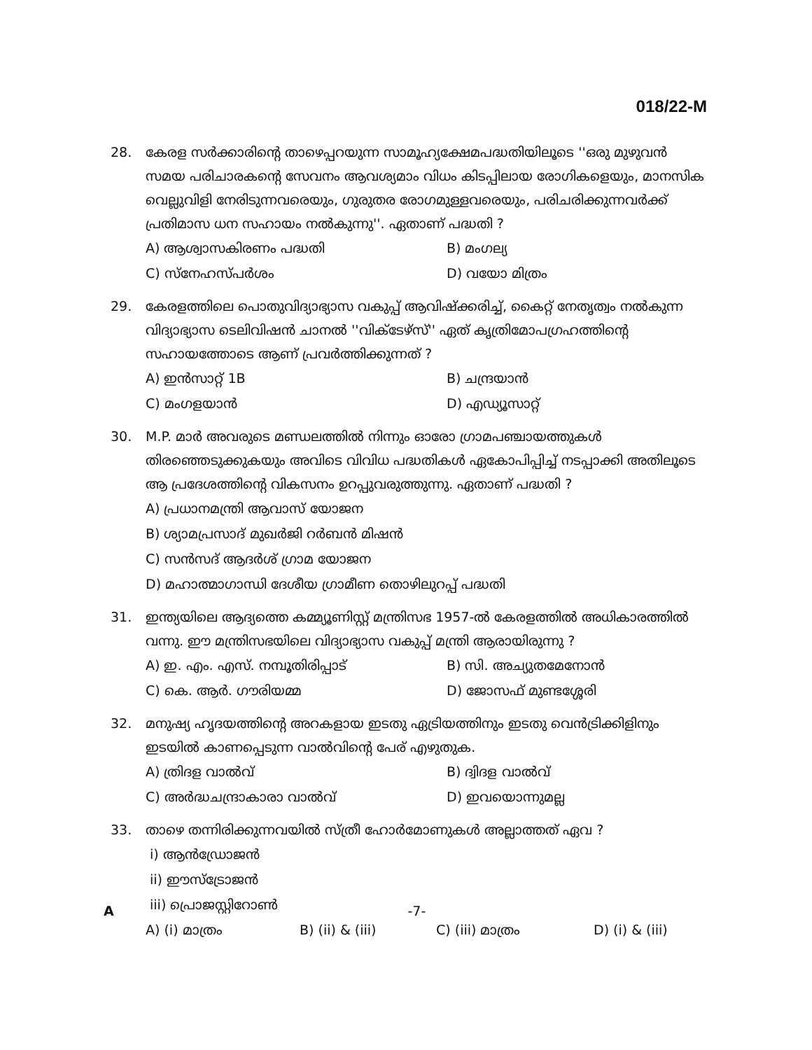018/22-M
28. കേരള സർക്കാരിന്റെ താഴെപ്പറയുന്ന സാമൂഹ്യക്ഷേമപദ്ധതിയിലൂടെ ''ഒരു മുഴുവൻ സമയ പരിചാരകന്റെ സേവനം ആവശ്യമാം വിധം കിടപ്പിലായ രോഗികളെയും, മാനസിക വെല്ലുവിളി നേരിടുന്നവരെയും, ഗുരുതര രോഗമുള്ളവരെയും, പരിചരിക്കുന്നവർക്ക് പ്രതിമാസ ധന സഹായം നൽകുന്നു''. ഏതാണ് പദ്ധതി ?
A) ആശ്വാസകിരണം പദ്ധതി
B) മംഗല്യ
C) സ്നേഹസ്പർശം
D) വയോ മിത്രം
29. കേരളത്തിലെ പൊതുവിദ്യാഭ്യാസ വകുപ്പ് ആവിഷ്ക്കരിച്ച്, കൈറ്റ് നേതൃത്വം നൽകുന്ന വിദ്യാഭ്യാസ ടെലിവിഷൻ ചാനൽ ''വിക്ടേഴ്സ്'' ഏത് കൃത്രിമോപഗ്രഹത്തിന്റെ സഹായത്തോടെ ആണ് പ്രവർത്തിക്കുന്നത് ?
A) ഇൻസാറ്റ് 1B
B) ചന്ദ്രയാൻ
C) മംഗളയാൻ
D) എഡ്യൂസാറ്റ്
30. M.P. മാർ അവരുടെ മണ്ഡലത്തിൽ നിന്നും ഓരോ ഗ്രാമപഞ്ചായത്തുകൾ തിരഞ്ഞെടുക്കുകയും അവിടെ വിവിധ പദ്ധതികൾ ഏകോപിപ്പിച്ച് നടപ്പാക്കി അതിലൂടെ ആ പ്രദേശത്തിന്റെ വികസനം ഉറപ്പുവരുത്തുന്നു. ഏതാണ് പദ്ധതി ?
A) പ്രധാനമന്ത്രി ആവാസ് യോജന
B) ശ്യാമപ്രസാദ് മുഖർജി റർബൻ മിഷൻ
C) സൻസദ് ആദർശ് ഗ്രാമ യോജന
D) മഹാത്മാഗാന്ധി ദേശീയ ഗ്രാമീണ തൊഴിലുറപ്പ് പദ്ധതി
31. ഇന്ത്യയിലെ ആദ്യത്തെ കമ്മ്യൂണിസ്റ്റ് മന്ത്രിസഭ 1957-ൽ കേരളത്തിൽ അധികാരത്തിൽ വന്നു. ഈ മന്ത്രിസഭയിലെ വിദ്യാഭ്യാസ വകുപ്പ് മന്ത്രി ആരായിരുന്നു ?
A) ഇ. എം. എസ്. നമ്പൂതിരിപ്പാട്
B) സി. അച്യുതമേനോൻ
C) കെ. ആർ. ഗൗരിയമ്മ
D) ജോസഫ് മുണ്ടശ്ശേരി
32. മനുഷ്യ ഹൃദയത്തിന്റെ അറകളായ ഇടതു ഏട്രിയത്തിനും ഇടതു വെൻട്രിക്കിളിനും ഇടയിൽ കാണപ്പെടുന്ന വാൽവിന്റെ പേര് എഴുതുക.
A) ത്രിദള വാൽവ്
B) ദ്വിദള വാൽവ്
C) അർദ്ധചന്ദ്രാകാരാ വാൽവ്
D) ഇവയൊന്നുമല്ല
33. താഴെ തന്നിരിക്കുന്നവയിൽ സ്ത്രീ ഹോർമോണുകൾ അല്ലാത്തത് ഏവ ?
i) ആൻഡ്രോജൻ
ii) ഈസ്ട്രോജൻ
iii) പ്രൊജസ്റ്റിറോൺ
A) (i) മാത്രം
B) (ii) & (iii)
C) (iii) മാത്രം
D) (i) & (iii)
A -7-